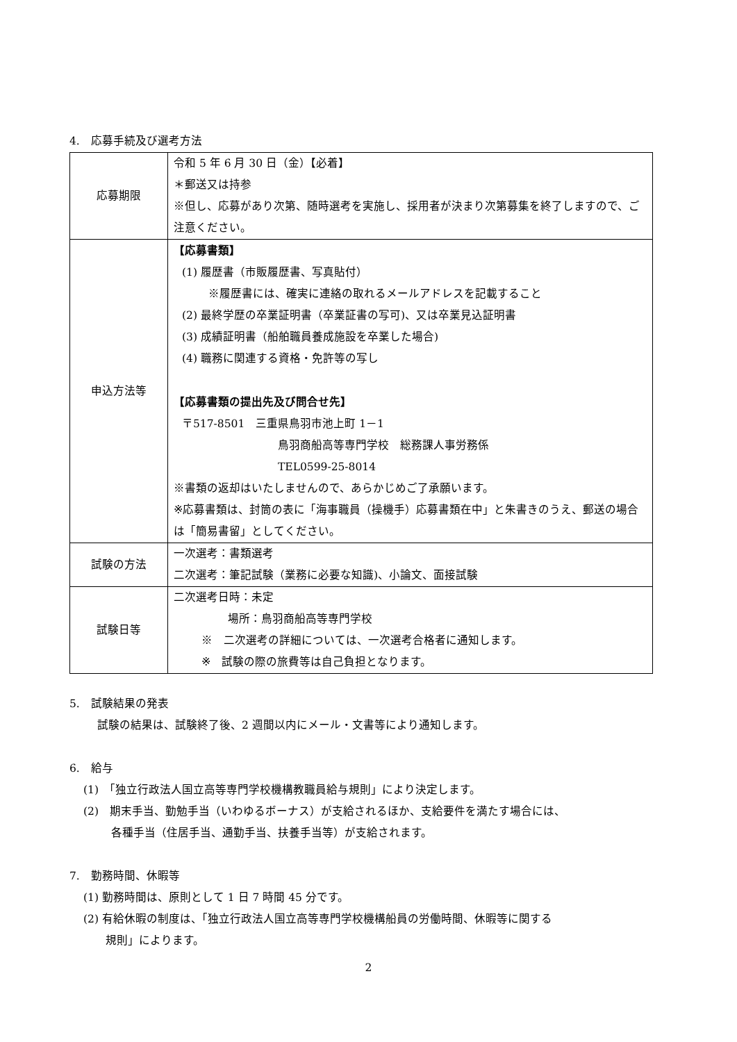4.　応募手続及び選考方法
| 応募期限 | 令和 5 年 6 月 30 日（金）【必着】 ＊郵送又は持参 ※但し、応募があり次第、随時選考を実施し、採用者が決まり次第募集を終了しますので、ご注意ください。 |
| 申込方法等 | 【応募書類】 (1) 履歴書（市販履歴書、写真貼付） ※履歴書には、確実に連絡の取れるメールアドレスを記載すること (2) 最終学歴の卒業証明書（卒業証書の写可)、又は卒業見込証明書 (3) 成績証明書（船舶職員養成施設を卒業した場合) (4) 職務に関連する資格・免許等の写し 【応募書類の提出先及び問合せ先】 〒517-8501 三重県鳥羽市池上町 1－1 鳥羽商船高等専門学校 総務課人事労務係 TEL0599-25-8014 ※書類の返却はいたしませんので、あらかじめご了承願います。 ※応募書類は、封筒の表に「海事職員（操機手）応募書類在中」と朱書きのうえ、郵送の場合は「簡易書留」としてください。 |
| 試験の方法 | 一次選考：書類選考 二次選考：筆記試験（業務に必要な知識)、小論文、面接試験 |
| 試験日等 | 二次選考日時：未定 場所：鳥羽商船高等専門学校 ※ 二次選考の詳細については、一次選考合格者に通知します。 ※ 試験の際の旅費等は自己負担となります。 |
5.　試験結果の発表
試験の結果は、試験終了後、2 週間以内にメール・文書等により通知します。
6.　給与
(1)　「独立行政法人国立高等専門学校機構教職員給与規則」により決定します。
(2)　期末手当、勤勉手当（いわゆるボーナス）が支給されるほか、支給要件を満たす場合には、
各種手当（住居手当、通勤手当、扶養手当等）が支給されます。
7.　勤務時間、休暇等
(1) 勤務時間は、原則として 1 日 7 時間 45 分です。
(2) 有給休暇の制度は、「独立行政法人国立高等専門学校機構船員の労働時間、休暇等に関する
規則」によります。
2